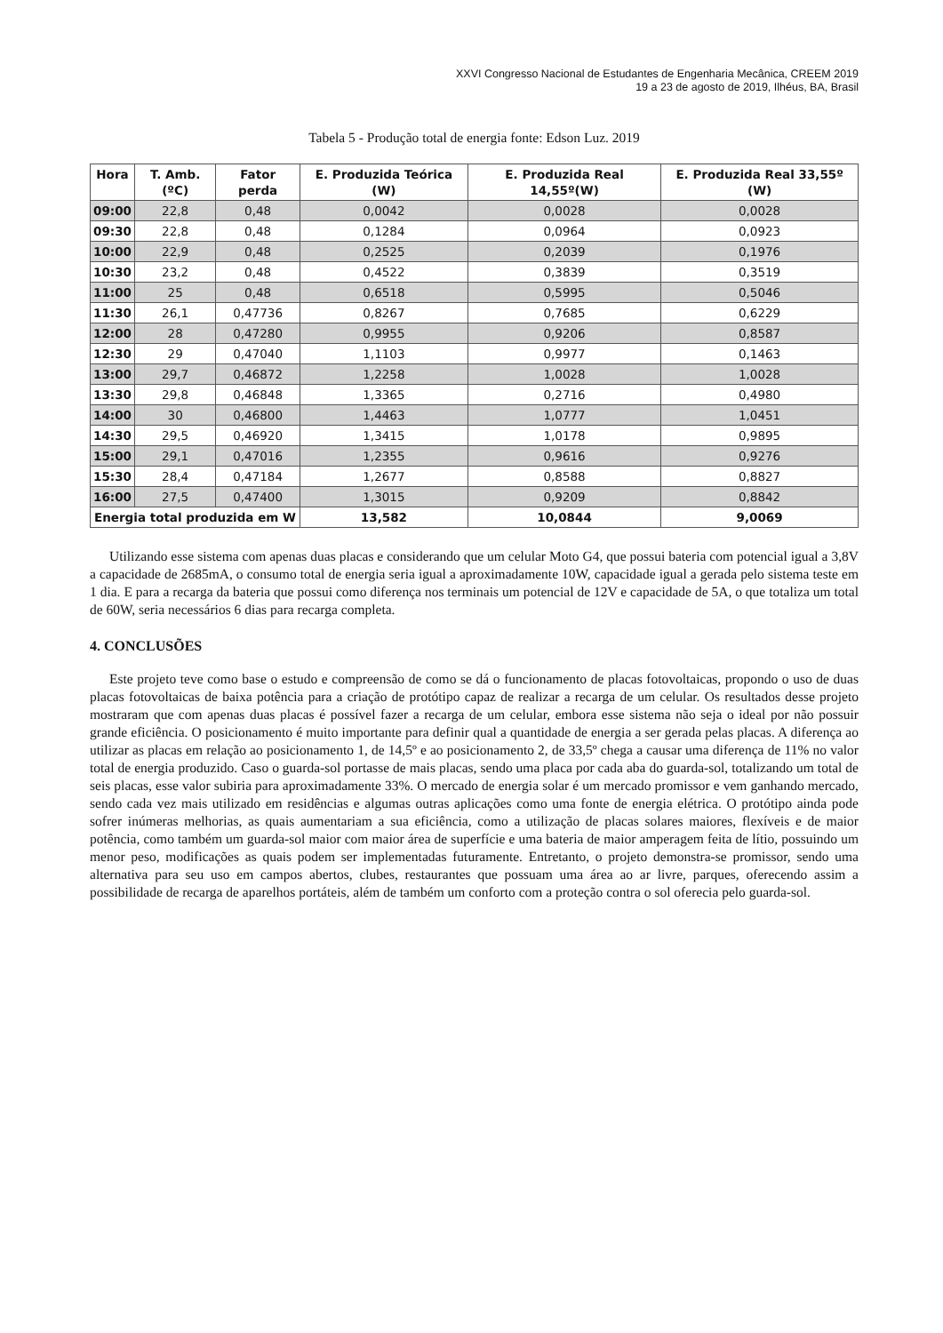XXVI Congresso Nacional de Estudantes de Engenharia Mecânica, CREEM 2019
19 a 23 de agosto de 2019, Ilhéus, BA, Brasil
Tabela 5 - Produção total de energia fonte: Edson Luz. 2019
| Hora | T. Amb.(ºC) | Fator perda | E. Produzida Teórica (W) | E. Produzida Real 14,55º(W) | E. Produzida Real 33,55º (W) |
| --- | --- | --- | --- | --- | --- |
| 09:00 | 22,8 | 0,48 | 0,0042 | 0,0028 | 0,0028 |
| 09:30 | 22,8 | 0,48 | 0,1284 | 0,0964 | 0,0923 |
| 10:00 | 22,9 | 0,48 | 0,2525 | 0,2039 | 0,1976 |
| 10:30 | 23,2 | 0,48 | 0,4522 | 0,3839 | 0,3519 |
| 11:00 | 25 | 0,48 | 0,6518 | 0,5995 | 0,5046 |
| 11:30 | 26,1 | 0,47736 | 0,8267 | 0,7685 | 0,6229 |
| 12:00 | 28 | 0,47280 | 0,9955 | 0,9206 | 0,8587 |
| 12:30 | 29 | 0,47040 | 1,1103 | 0,9977 | 0,1463 |
| 13:00 | 29,7 | 0,46872 | 1,2258 | 1,0028 | 1,0028 |
| 13:30 | 29,8 | 0,46848 | 1,3365 | 0,2716 | 0,4980 |
| 14:00 | 30 | 0,46800 | 1,4463 | 1,0777 | 1,0451 |
| 14:30 | 29,5 | 0,46920 | 1,3415 | 1,0178 | 0,9895 |
| 15:00 | 29,1 | 0,47016 | 1,2355 | 0,9616 | 0,9276 |
| 15:30 | 28,4 | 0,47184 | 1,2677 | 0,8588 | 0,8827 |
| 16:00 | 27,5 | 0,47400 | 1,3015 | 0,9209 | 0,8842 |
| Energia total produzida em W | | | 13,582 | 10,0844 | 9,0069 |
Utilizando esse sistema com apenas duas placas e considerando que um celular Moto G4, que possui bateria com potencial igual a 3,8V a capacidade de 2685mA, o consumo total de energia seria igual a aproximadamente 10W, capacidade igual a gerada pelo sistema teste em 1 dia. E para a recarga da bateria que possui como diferença nos terminais um potencial de 12V e capacidade de 5A, o que totaliza um total de 60W, seria necessários 6 dias para recarga completa.
4. CONCLUSÕES
Este projeto teve como base o estudo e compreensão de como se dá o funcionamento de placas fotovoltaicas, propondo o uso de duas placas fotovoltaicas de baixa potência para a criação de protótipo capaz de realizar a recarga de um celular. Os resultados desse projeto mostraram que com apenas duas placas é possível fazer a recarga de um celular, embora esse sistema não seja o ideal por não possuir grande eficiência. O posicionamento é muito importante para definir qual a quantidade de energia a ser gerada pelas placas. A diferença ao utilizar as placas em relação ao posicionamento 1, de 14,5º e ao posicionamento 2, de 33,5º chega a causar uma diferença de 11% no valor total de energia produzido. Caso o guarda-sol portasse de mais placas, sendo uma placa por cada aba do guarda-sol, totalizando um total de seis placas, esse valor subiria para aproximadamente 33%. O mercado de energia solar é um mercado promissor e vem ganhando mercado, sendo cada vez mais utilizado em residências e algumas outras aplicações como uma fonte de energia elétrica. O protótipo ainda pode sofrer inúmeras melhorias, as quais aumentariam a sua eficiência, como a utilização de placas solares maiores, flexíveis e de maior potência, como também um guarda-sol maior com maior área de superfície e uma bateria de maior amperagem feita de lítio, possuindo um menor peso, modificações as quais podem ser implementadas futuramente. Entretanto, o projeto demonstra-se promissor, sendo uma alternativa para seu uso em campos abertos, clubes, restaurantes que possuam uma área ao ar livre, parques, oferecendo assim a possibilidade de recarga de aparelhos portáteis, além de também um conforto com a proteção contra o sol oferecia pelo guarda-sol.